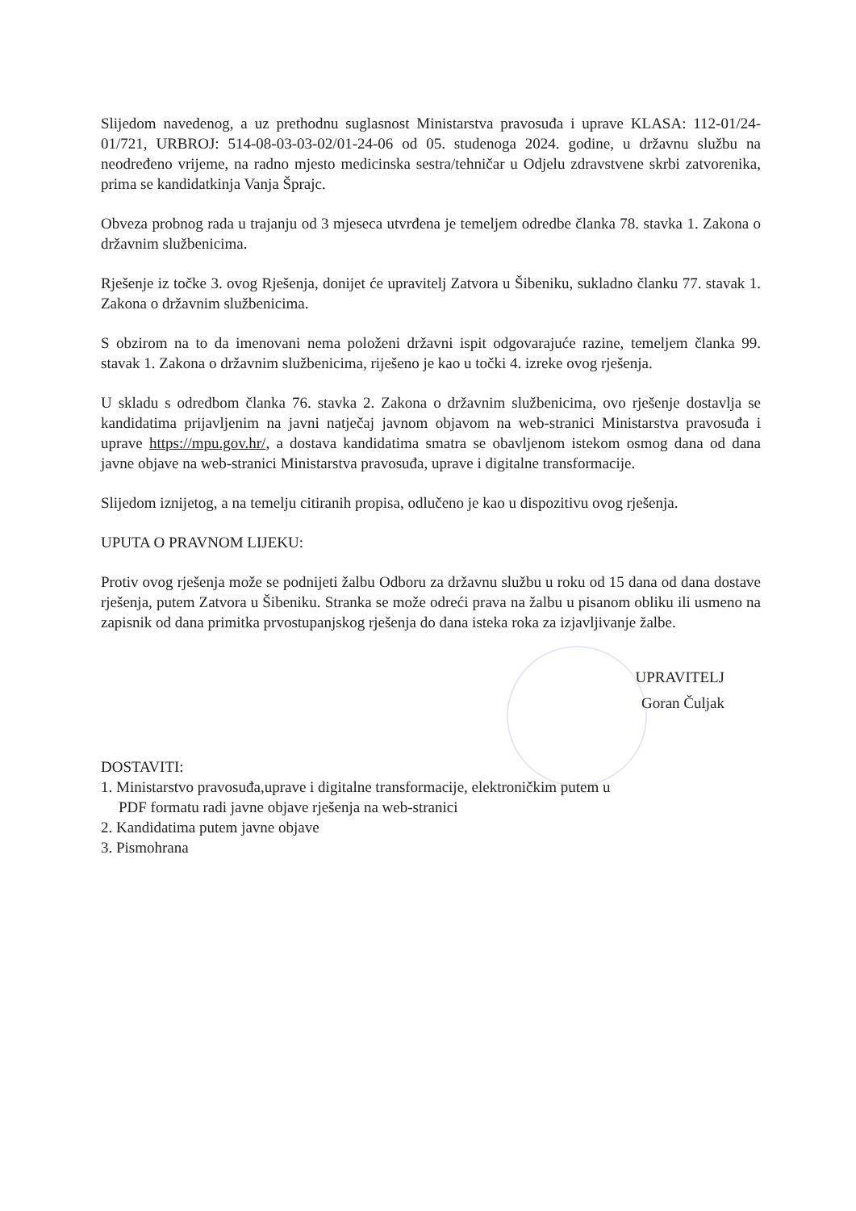Slijedom navedenog, a uz prethodnu suglasnost Ministarstva pravosuđa i uprave KLASA: 112-01/24-01/721, URBROJ: 514-08-03-03-02/01-24-06 od 05. studenoga 2024. godine, u državnu službu na neodređeno vrijeme, na radno mjesto medicinska sestra/tehničar u Odjelu zdravstvene skrbi zatvorenika, prima se kandidatkinja Vanja Šprajc.
Obveza probnog rada u trajanju od 3 mjeseca utvrđena je temeljem odredbe članka 78. stavka 1. Zakona o državnim službenicima.
Rješenje iz točke 3. ovog Rješenja, donijet će upravitelj Zatvora u Šibeniku, sukladno članku 77. stavak 1. Zakona o državnim službenicima.
S obzirom na to da imenovani nema položeni državni ispit odgovarajuće razine, temeljem članka 99. stavak 1. Zakona o državnim službenicima, riješeno je kao u točki 4. izreke ovog rješenja.
U skladu s odredbom članka 76. stavka 2. Zakona o državnim službenicima, ovo rješenje dostavlja se kandidatima prijavljenim na javni natječaj javnom objavom na web-stranici Ministarstva pravosuđa i uprave https://mpu.gov.hr/, a dostava kandidatima smatra se obavljenom istekom osmog dana od dana javne objave na web-stranici Ministarstva pravosuđa, uprave i digitalne transformacije.
Slijedom iznijetog, a na temelju citiranih propisa, odlučeno je kao u dispozitivu ovog rješenja.
UPUTA O PRAVNOM LIJEKU:
Protiv ovog rješenja može se podnijeti žalbu Odboru za državnu službu u roku od 15 dana od dana dostave rješenja, putem Zatvora u Šibeniku. Stranka se može odreći prava na žalbu u pisanom obliku ili usmeno na zapisnik od dana primitka prvostupanjskog rješenja do dana isteka roka za izjavljivanje žalbe.
UPRAVITELJ
Goran Čuljak
DOSTAVITI:
1. Ministarstvo pravosuđa,uprave i digitalne transformacije, elektroničkim putem u
PDF formatu radi javne objave rješenja na web-stranici
2. Kandidatima putem javne objave
3. Pismohrana